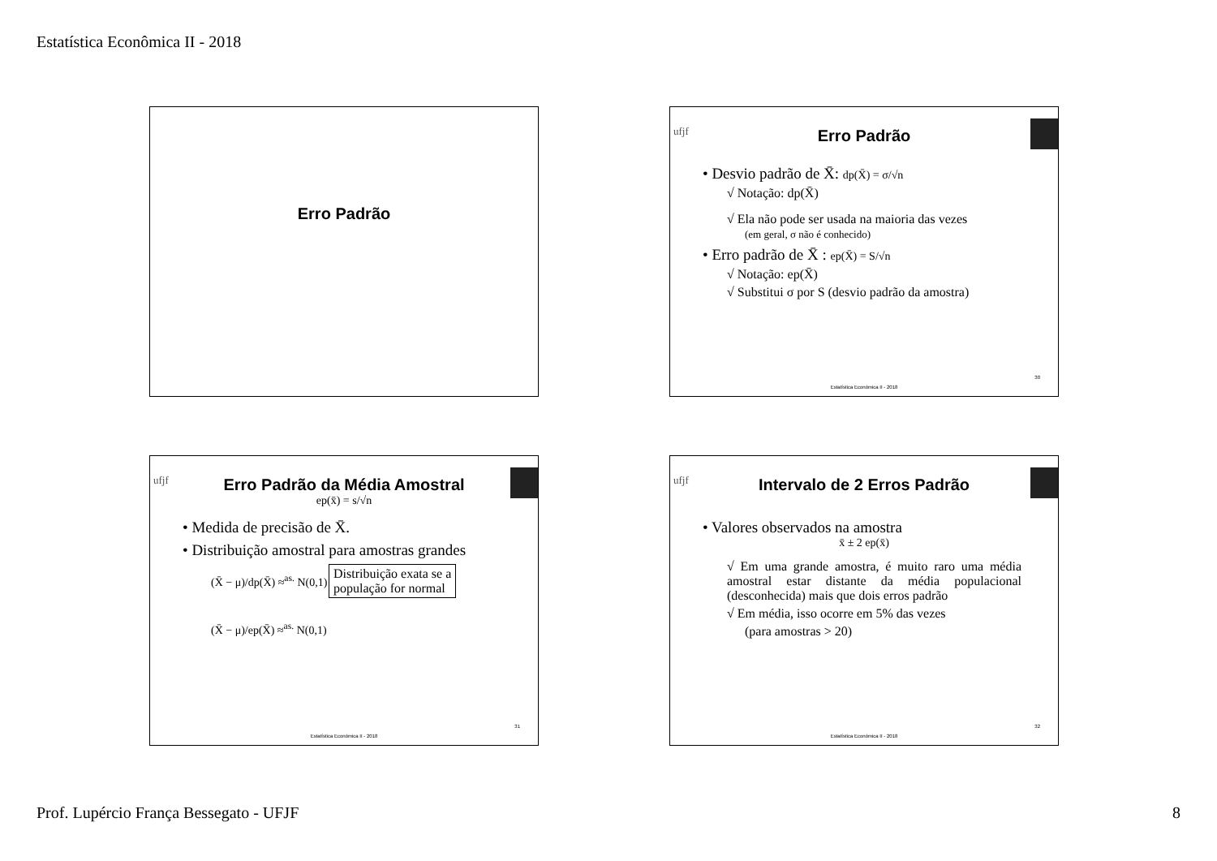Estatística Econômica II - 2018
Erro Padrão
ufjf
Erro Padrão
• Desvio padrão de X̄: dp(X̄) = σ/√n
√ Notação: dp(X̄)
√ Ela não pode ser usada na maioria das vezes
(em geral, σ não é conhecido)
• Erro padrão de X̄ : ep(X̄) = S/√n
√ Notação: ep(X̄)
√ Substitui σ por S (desvio padrão da amostra)
30
Estatística Econômica II - 2018
ufjf
Erro Padrão da Média Amostral
ep(x̄) = s/√n
• Medida de precisão de X̄.
• Distribuição amostral para amostras grandes
(X̄ − μ)/dp(X̄) ≈<sup>as.</sup> N(0,1) Distribuição exata se a
população for normal
(X̄ − μ)/ep(X̄) ≈<sup>as.</sup> N(0,1)
31
Estatística Econômica II - 2018
ufjf
Intervalo de 2 Erros Padrão
• Valores observados na amostra
x̄ ± 2 ep(x̄)
√ Em uma grande amostra, é muito raro uma média amostral estar distante da média populacional (desconhecida) mais que dois erros padrão
√ Em média, isso ocorre em 5% das vezes
(para amostras > 20)
32
Estatística Econômica II - 2018
Prof. Lupércio França Bessegato - UFJF 8